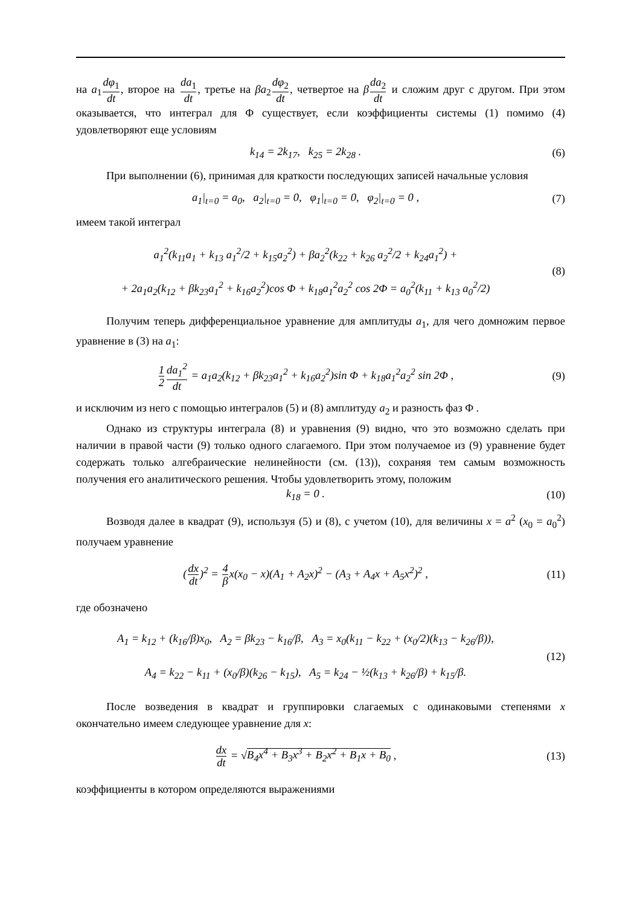на a<sub>1</sub>dφ<sub>1</sub> dt, второе на da<sub>1</sub> dt, третье на βa<sub>2</sub>dφ<sub>2</sub> dt, четвертое на βda<sub>2</sub> dt и сложим друг с другом. При этом оказывается, что интеграл для Φ существует, если коэффициенты системы (1) помимо (4) удовлетворяют еще условиям
k<sub>14</sub> = 2k<sub>17</sub>, k<sub>25</sub> = 2k<sub>28</sub> . (6)
При выполнении (6), принимая для краткости последующих записей начальные условия
a<sub>1</sub>|<sub>t=0</sub> = a<sub>0</sub>, a<sub>2</sub>|<sub>t=0</sub> = 0, φ<sub>1</sub>|<sub>t=0</sub> = 0, φ<sub>2</sub>|<sub>t=0</sub> = 0 ,
(7)
имеем такой интеграл
a<sub>1</sub><sup>2</sup>(k<sub>11</sub>a<sub>1</sub> + k<sub>13</sub> a<sub>1</sub><sup>2</sup>/2 + k<sub>15</sub>a<sub>2</sub><sup>2</sup>) + βa<sub>2</sub><sup>2</sup>(k<sub>22</sub> + k<sub>26</sub> a<sub>2</sub><sup>2</sup>/2 + k<sub>24</sub>a<sub>1</sub><sup>2</sup>) +
+ 2a<sub>1</sub>a<sub>2</sub>(k<sub>12</sub> + βk<sub>23</sub>a<sub>1</sub><sup>2</sup> + k<sub>16</sub>a<sub>2</sub><sup>2</sup>)cos Φ + k<sub>18</sub>a<sub>1</sub><sup>2</sup>a<sub>2</sub><sup>2</sup> cos 2Φ = a<sub>0</sub><sup>2</sup>(k<sub>11</sub> + k<sub>13</sub> a<sub>0</sub><sup>2</sup>/2)
(8)
Получим теперь дифференциальное уравнение для амплитуды a<sub>1</sub>, для чего домножим первое уравнение в (3) на a<sub>1</sub>:
1 2 da<sub>1</sub><sup>2</sup> dt = a<sub>1</sub>a<sub>2</sub>(k<sub>12</sub> + βk<sub>23</sub>a<sub>1</sub><sup>2</sup> + k<sub>16</sub>a<sub>2</sub><sup>2</sup>)sin Φ + k<sub>18</sub>a<sub>1</sub><sup>2</sup>a<sub>2</sub><sup>2</sup> sin 2Φ ,
(9)
и исключим из него с помощью интегралов (5) и (8) амплитуду a<sub>2</sub> и разность фаз Φ .
Однако из структуры интеграла (8) и уравнения (9) видно, что это возможно сделать при наличии в правой части (9) только одного слагаемого. При этом получаемое из (9) уравнение будет содержать только алгебраические нелинейности (см. (13)), сохраняя тем самым возможность получения его аналитического решения. Чтобы удовлетворить этому, положим
k<sub>18</sub> = 0 . (10)
Возводя далее в квадрат (9), используя (5) и (8), с учетом (10), для величины x = a<sup>2</sup> (x<sub>0</sub> = a<sub>0</sub><sup>2</sup>) получаем уравнение
(dx dt)<sup>2</sup> = 4 βx(x<sub>0</sub> − x)(A<sub>1</sub> + A<sub>2</sub>x)<sup>2</sup> − (A<sub>3</sub> + A<sub>4</sub>x + A<sub>5</sub>x<sup>2</sup>)<sup>2</sup> ,
(11)
где обозначено
A<sub>1</sub> = k<sub>12</sub> + (k<sub>16</sub>/β)x<sub>0</sub>, A<sub>2</sub> = βk<sub>23</sub> − k<sub>16</sub>/β, A<sub>3</sub> = x<sub>0</sub>(k<sub>11</sub> − k<sub>22</sub> + (x<sub>0</sub>/2)(k<sub>13</sub> − k<sub>26</sub>/β)),
A<sub>4</sub> = k<sub>22</sub> − k<sub>11</sub> + (x<sub>0</sub>/β)(k<sub>26</sub> − k<sub>15</sub>), A<sub>5</sub> = k<sub>24</sub> − ½(k<sub>13</sub> + k<sub>26</sub>/β) + k<sub>15</sub>/β.
(12)
После возведения в квадрат и группировки слагаемых с одинаковыми степенями x окончательно имеем следующее уравнение для x:
dx dt = √B<sub>4</sub>x<sup>4</sup> + B<sub>3</sub>x<sup>3</sup> + B<sub>2</sub>x<sup>2</sup> + B<sub>1</sub>x + B<sub>0</sub> ,
(13)
коэффициенты в котором определяются выражениями